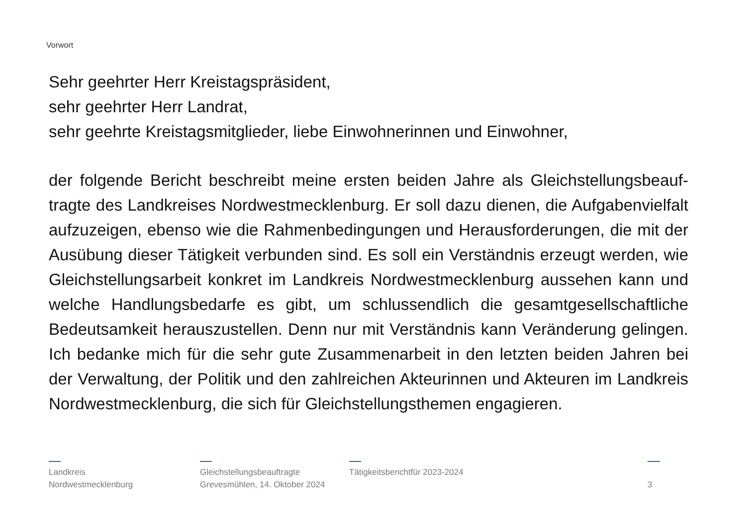Vorwort
Sehr geehrter Herr Kreistagspräsident,
sehr geehrter Herr Landrat,
sehr geehrte Kreistagsmitglieder, liebe Einwohnerinnen und Einwohner,
der folgende Bericht beschreibt meine ersten beiden Jahre als Gleichstellungsbeauf­tragte des Landkreises Nordwestmecklenburg. Er soll dazu dienen, die Aufgabenvielfalt aufzuzeigen, ebenso wie die Rahmenbedingungen und Herausforderungen, die mit der Ausübung dieser Tätigkeit verbunden sind. Es soll ein Verständnis erzeugt werden, wie Gleichstellungsarbeit konkret im Landkreis Nordwestmecklenburg aussehen kann und welche Handlungsbedarfe es gibt, um schlussendlich die gesamtgesellschaftliche Bedeutsamkeit herauszustellen. Denn nur mit Verständnis kann Veränderung gelingen. Ich bedanke mich für die sehr gute Zusammenarbeit in den letzten beiden Jahren bei der Verwaltung, der Politik und den zahlreichen Akteurinnen und Akteuren im Landkreis Nordwestmecklenburg, die sich für Gleichstellungsthemen engagieren.
Landkreis
Nordwestmecklenburg
Gleichstellungsbeauftragte
Grevesmühlen, 14. Oktober 2024
Tätigkeitsberichtfür 2023-2024
3